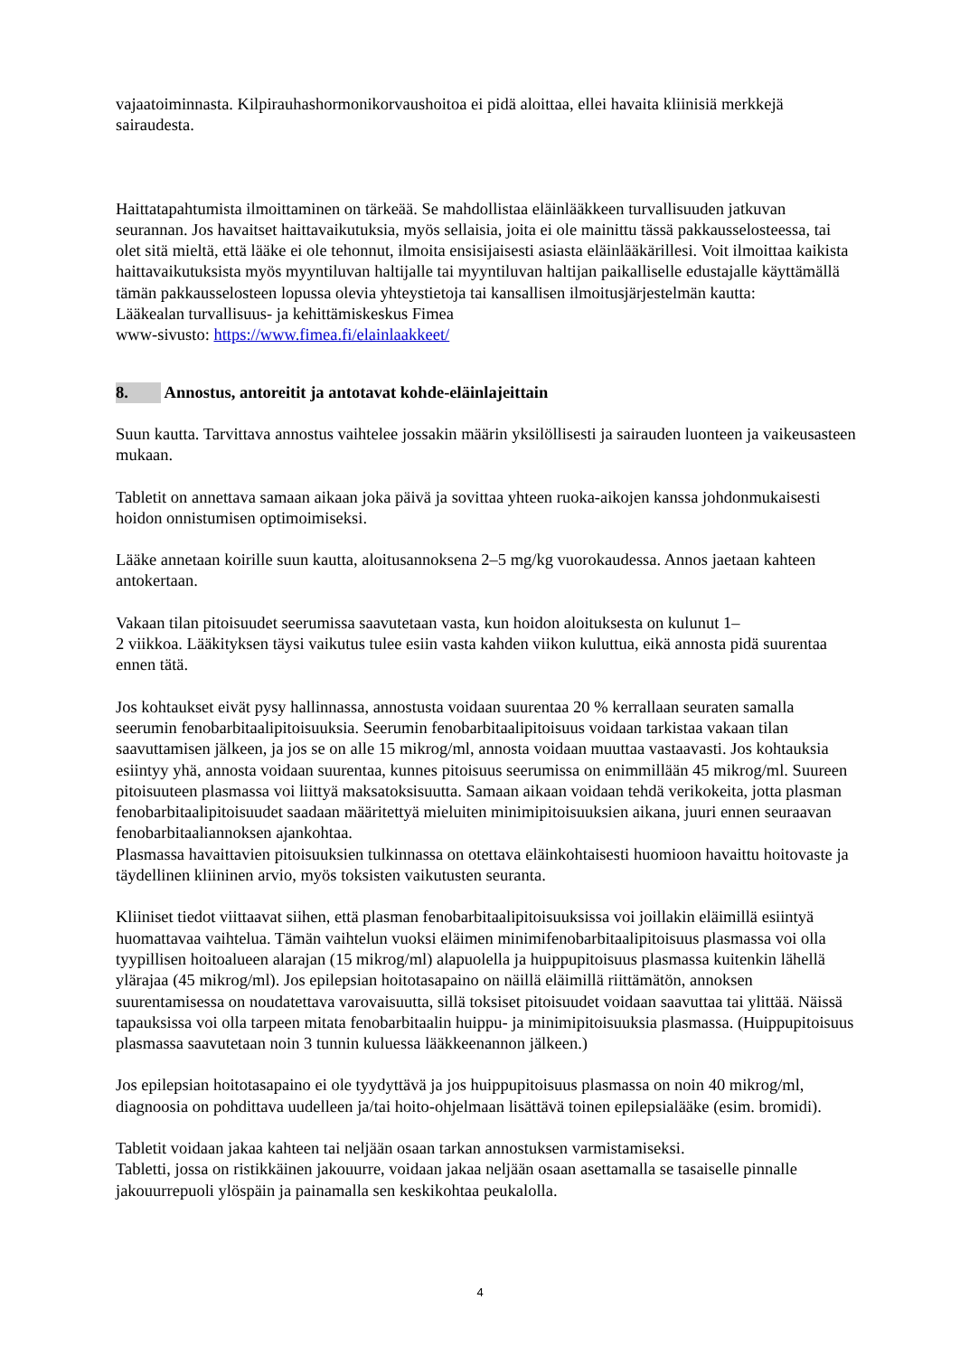vajaatoiminnasta. Kilpirauhashormonikorvaushoitoa ei pidä aloittaa, ellei havaita kliinisiä merkkejä sairaudesta.
Haittatapahtumista ilmoittaminen on tärkeää. Se mahdollistaa eläinlääkkeen turvallisuuden jatkuvan seurannan. Jos havaitset haittavaikutuksia, myös sellaisia, joita ei ole mainittu tässä pakkausselosteessa, tai olet sitä mieltä, että lääke ei ole tehonnut, ilmoita ensisijaisesti asiasta eläinlääkärillesi. Voit ilmoittaa kaikista haittavaikutuksista myös myyntiluvan haltijalle tai myyntiluvan haltijan paikalliselle edustajalle käyttämällä tämän pakkausselosteen lopussa olevia yhteystietoja tai kansallisen ilmoitusjärjestelmän kautta:
Lääkealan turvallisuus- ja kehittämiskeskus Fimea
www-sivusto: https://www.fimea.fi/elainlaakkeet/
8. Annostus, antoreitit ja antotavat kohde-eläinlajeittain
Suun kautta. Tarvittava annostus vaihtelee jossakin määrin yksilöllisesti ja sairauden luonteen ja vaikeusasteen mukaan.
Tabletit on annettava samaan aikaan joka päivä ja sovittaa yhteen ruoka-aikojen kanssa johdonmukaisesti hoidon onnistumisen optimoimiseksi.
Lääke annetaan koirille suun kautta, aloitusannoksena 2–5 mg/kg vuorokaudessa. Annos jaetaan kahteen antokertaan.
Vakaan tilan pitoisuudet seerumissa saavutetaan vasta, kun hoidon aloituksesta on kulunut 1–
2 viikkoa. Lääkityksen täysi vaikutus tulee esiin vasta kahden viikon kuluttua, eikä annosta pidä suurentaa ennen tätä.
Jos kohtaukset eivät pysy hallinnassa, annostusta voidaan suurentaa 20 % kerrallaan seuraten samalla seerumin fenobarbitaalipitoisuuksia. Seerumin fenobarbitaalipitoisuus voidaan tarkistaa vakaan tilan saavuttamisen jälkeen, ja jos se on alle 15 mikrog/ml, annosta voidaan muuttaa vastaavasti. Jos kohtauksia esiintyy yhä, annosta voidaan suurentaa, kunnes pitoisuus seerumissa on enimmillään 45 mikrog/ml. Suureen pitoisuuteen plasmassa voi liittyä maksatoksisuutta. Samaan aikaan voidaan tehdä verikokeita, jotta plasman fenobarbitaalipitoisuudet saadaan määritettyä mieluiten minimipitoisuuksien aikana, juuri ennen seuraavan fenobarbitaaliannoksen ajankohtaa.
Plasmassa havaittavien pitoisuuksien tulkinnassa on otettava eläinkohtaisesti huomioon havaittu hoitovaste ja täydellinen kliininen arvio, myös toksisten vaikutusten seuranta.
Kliiniset tiedot viittaavat siihen, että plasman fenobarbitaalipitoisuuksissa voi joillakin eläimillä esiintyä huomattavaa vaihtelua. Tämän vaihtelun vuoksi eläimen minimifenobarbitaalipitoisuus plasmassa voi olla tyypillisen hoitoalueen alarajan (15 mikrog/ml) alapuolella ja huippupitoisuus plasmassa kuitenkin lähellä ylärajaa (45 mikrog/ml). Jos epilepsian hoitotasapaino on näillä eläimillä riittämätön, annoksen suurentamisessa on noudatettava varovaisuutta, sillä toksiset pitoisuudet voidaan saavuttaa tai ylittää. Näissä tapauksissa voi olla tarpeen mitata fenobarbitaalin huippu- ja minimipitoisuuksia plasmassa. (Huippupitoisuus plasmassa saavutetaan noin 3 tunnin kuluessa lääkkeenannon jälkeen.)
Jos epilepsian hoitotasapaino ei ole tyydyttävä ja jos huippupitoisuus plasmassa on noin 40 mikrog/ml, diagnoosia on pohdittava uudelleen ja/tai hoito-ohjelmaan lisättävä toinen epilepsialääke (esim. bromidi).
Tabletit voidaan jakaa kahteen tai neljään osaan tarkan annostuksen varmistamiseksi.
Tabletti, jossa on ristikkäinen jakouurre, voidaan jakaa neljään osaan asettamalla se tasaiselle pinnalle jakouurrepuoli ylöspäin ja painamalla sen keskikohtaa peukalolla.
4